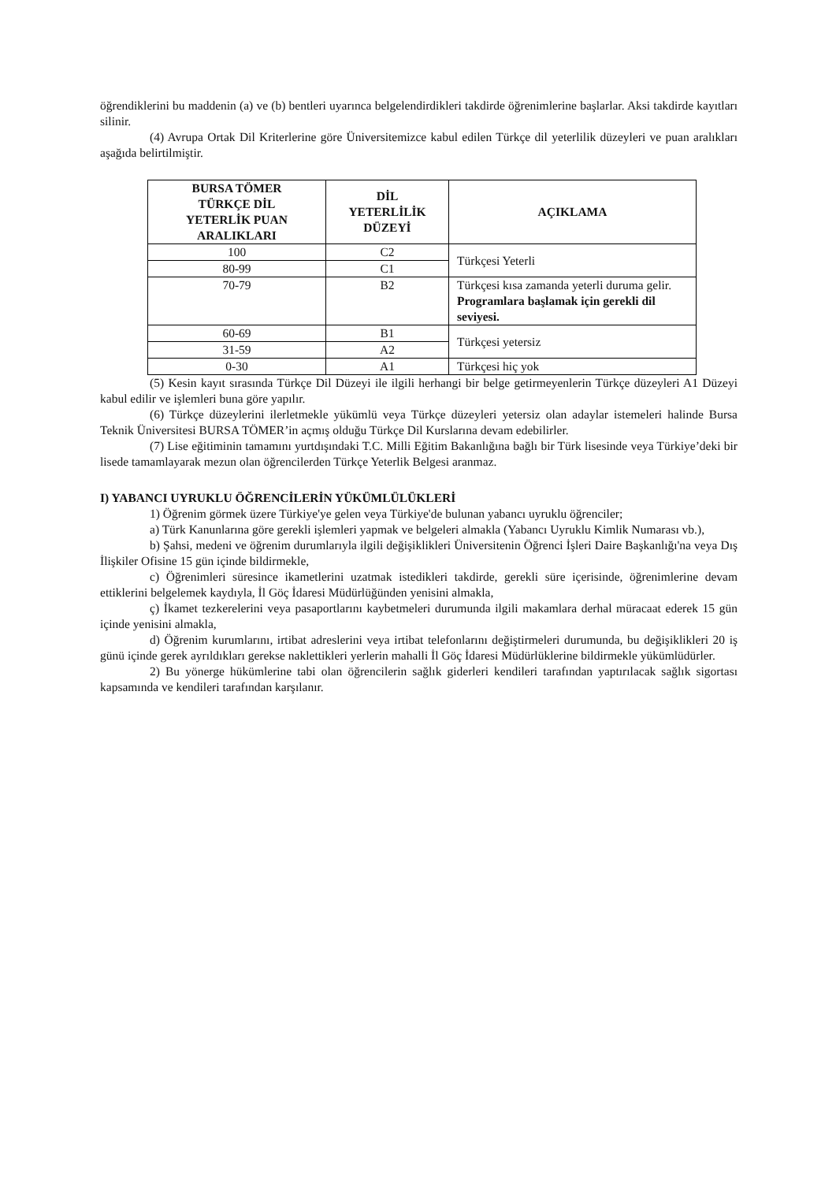öğrendiklerini bu maddenin (a) ve (b) bentleri uyarınca belgelendirdikleri takdirde öğrenimlerine başlarlar. Aksi takdirde kayıtları silinir.
(4) Avrupa Ortak Dil Kriterlerine göre Üniversitemizce kabul edilen Türkçe dil yeterlilik düzeyleri ve puan aralıkları aşağıda belirtilmiştir.
| BURSA TÖMER TÜRKÇE DİL YETERLİK PUAN ARALIKLARI | DİL YETERLİLİK DÜZEYİ | AÇIKLAMA |
| --- | --- | --- |
| 100 | C2 | Türkçesi Yeterli |
| 80-99 | C1 | |
| 70-79 | B2 | Türkçesi kısa zamanda yeterli duruma gelir. Programlara başlamak için gerekli dil seviyesi. |
| 60-69 | B1 | Türkçesi yetersiz |
| 31-59 | A2 | |
| 0-30 | A1 | Türkçesi hiç yok |
(5) Kesin kayıt sırasında Türkçe Dil Düzeyi ile ilgili herhangi bir belge getirmeyenlerin Türkçe düzeyleri A1 Düzeyi kabul edilir ve işlemleri buna göre yapılır.
(6) Türkçe düzeylerini ilerletmekle yükümlü veya Türkçe düzeyleri yetersiz olan adaylar istemeleri halinde Bursa Teknik Üniversitesi BURSA TÖMER’in açmış olduğu Türkçe Dil Kurslarına devam edebilirler.
(7) Lise eğitiminin tamamını yurtdışındaki T.C. Milli Eğitim Bakanlığına bağlı bir Türk lisesinde veya Türkiye’deki bir lisede tamamlayarak mezun olan öğrencilerden Türkçe Yeterlik Belgesi aranmaz.
I) YABANCI UYRUKLU ÖĞRENCİLERİN YÜKÜMLÜLÜKLERİ
1) Öğrenim görmek üzere Türkiye'ye gelen veya Türkiye'de bulunan yabancı uyruklu öğrenciler;
a) Türk Kanunlarına göre gerekli işlemleri yapmak ve belgeleri almakla (Yabancı Uyruklu Kimlik Numarası vb.),
b) Şahsi, medeni ve öğrenim durumlarıyla ilgili değişiklikleri Üniversitenin Öğrenci İşleri Daire Başkanlığı'na veya Dış İlişkiler Ofisine 15 gün içinde bildirmekle,
c) Öğrenimleri süresince ikametlerini uzatmak istedikleri takdirde, gerekli süre içerisinde, öğrenimlerine devam ettiklerini belgelemek kaydıyla, İl Göç İdaresi Müdürlüğünden yenisini almakla,
ç) İkamet tezkerelerini veya pasaportlarını kaybetmeleri durumunda ilgili makamlara derhal müracaat ederek 15 gün içinde yenisini almakla,
d) Öğrenim kurumlarını, irtibat adreslerini veya irtibat telefonlarını değiştirmeleri durumunda, bu değişiklikleri 20 iş günü içinde gerek ayrıldıkları gerekse naklettikleri yerlerin mahalli İl Göç İdaresi Müdürlüklerine bildirmekle yükümlüdürler.
2) Bu yönerge hükümlerine tabi olan öğrencilerin sağlık giderleri kendileri tarafından yaptırılacak sağlık sigortası kapsamında ve kendileri tarafından karşılanır.